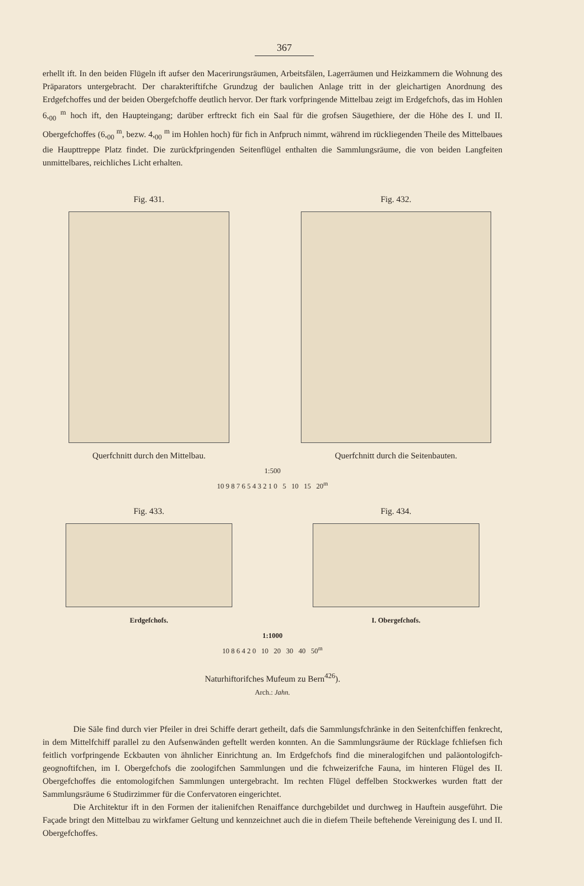367
erhellt ift. In den beiden Flügeln ift aufser den Macerirungsräumen, Arbeitsfälen, Lagerräumen und Heizkammern die Wohnung des Präparators untergebracht. Der charakteriftifche Grundzug der baulichen Anlage tritt in der gleichartigen Anordnung des Erdgefchoffes und der beiden Obergefchoffe deutlich hervor. Der ftark vorfpringende Mittelbau zeigt im Erdgefchofs, das im Hohlen 6,<sub>00</sub> <sup>m</sup> hoch ift, den Haupteingang; darüber erftreckt fich ein Saal für die grofsen Säugethiere, der die Höhe des I. und II. Obergefchoffes (6,<sub>00</sub> <sup>m</sup>, bezw. 4,<sub>00</sub> <sup>m</sup> im Hohlen hoch) für fich in Anfpruch nimmt, während im rückliegenden Theile des Mittelbaues die Haupttreppe Platz findet. Die zurückfpringenden Seitenflügel enthalten die Sammlungsräume, die von beiden Langfeiten unmittelbares, reichliches Licht erhalten.
Fig. 431.
Querfchnitt durch den Mittelbau.
Fig. 432.
Querfchnitt durch die Seitenbauten.
1:500
10 9 8 7 6 5 4 3 2 1 0 5 10 15 20<sup>m</sup>
Fig. 433.
Erdgefchofs.
Fig. 434.
I. Obergefchofs.
1:1000
10 8 6 4 2 0 10 20 30 40 50<sup>m</sup>
Naturhiftorifches Mufeum zu Bern<sup>426</sup>).
Arch.: Jahn.
Die Säle find durch vier Pfeiler in drei Schiffe derart getheilt, dafs die Sammlungsfchränke in den Seitenfchiffen fenkrecht, in dem Mittelfchiff parallel zu den Aufsenwänden geftellt werden konnten. An die Sammlungsräume der Rücklage fchliefsen fich feitlich vorfpringende Eckbauten von ähnlicher Einrichtung an. Im Erdgefchofs find die mineralogifchen und paläontologifch-geognoftifchen, im I. Obergefchofs die zoologifchen Sammlungen und die fchweizerifche Fauna, im hinteren Flügel des II. Obergefchoffes die entomologifchen Sammlungen untergebracht. Im rechten Flügel deffelben Stockwerkes wurden ftatt der Sammlungsräume 6 Studirzimmer für die Confervatoren eingerichtet.
Die Architektur ift in den Formen der italienifchen Renaiffance durchgebildet und durchweg in Hauftein ausgeführt. Die Façade bringt den Mittelbau zu wirkfamer Geltung und kennzeichnet auch die in diefem Theile beftehende Vereinigung des I. und II. Obergefchoffes.